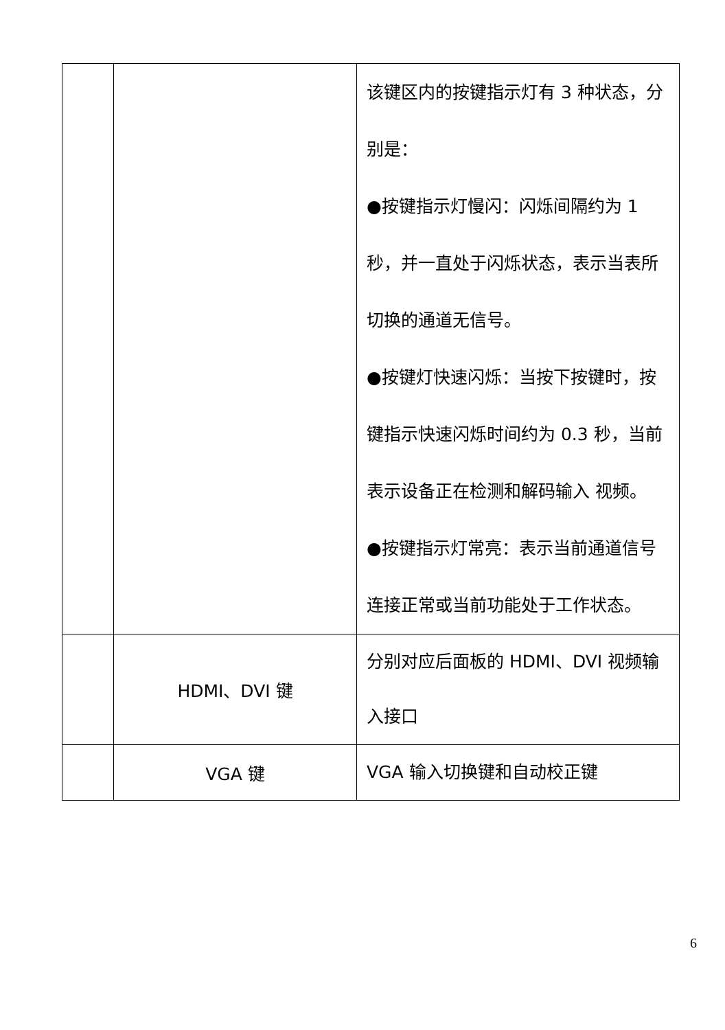| | | 该键区内的按键指示灯有 3 种状态，分别是： ●按键指示灯慢闪：闪烁间隔约为 1 秒，并一直处于闪烁状态，表示当表所切换的通道无信号。 ●按键灯快速闪烁：当按下按键时，按键指示快速闪烁时间约为 0.3 秒，当前表示设备正在检测和解码输入 视频。 ●按键指示灯常亮：表示当前通道信号连接正常或当前功能处于工作状态。 |
| | HDMI、DVI 键 | 分别对应后面板的 HDMI、DVI 视频输入接口 |
| | VGA 键 | VGA 输入切换键和自动校正键 |
6